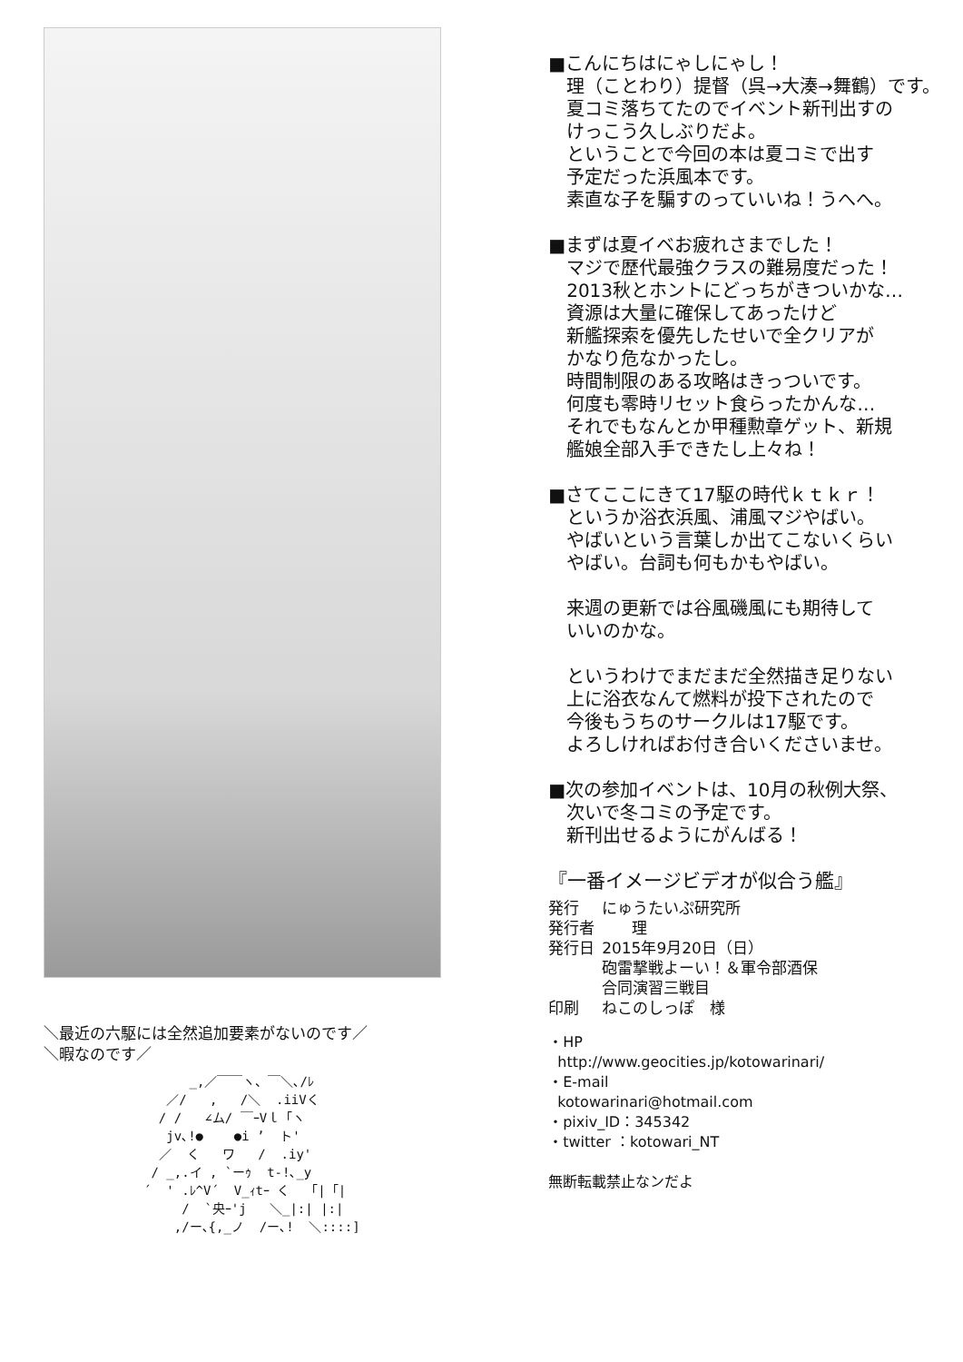＼最近の六駆には全然追加要素がないのです／
＼暇なのです／
      _,／￣￣ヽ、￣＼､/ﾚ
   ／/   ,   /＼  .iiVく
  / /   ∠ム/ ￣ｰVｌ「ヽ
   jv､!●    ●i ’  ト'
  ／  く   ワ   /  .iy'
 / _,.イ , `ーｩ  t-!､_y
´  ' .ﾚ^V´  V_ｨtｰ く  「|「|
     /  `央ｰ'j   ＼_|:| |:|
    ,/ー､{,_ノ  /ー､!  ＼::::]
■こんにちはにゃしにゃし！
理（ことわり）提督（呉→大湊→舞鶴）です。
夏コミ落ちてたのでイベント新刊出すの
けっこう久しぶりだよ。
ということで今回の本は夏コミで出す
予定だった浜風本です。
素直な子を騙すのっていいね！うへへ。
■まずは夏イベお疲れさまでした！
マジで歴代最強クラスの難易度だった！
2013秋とホントにどっちがきついかな…
資源は大量に確保してあったけど
新艦探索を優先したせいで全クリアが
かなり危なかったし。
時間制限のある攻略はきっついです。
何度も零時リセット食らったかんな…
それでもなんとか甲種勲章ゲット、新規
艦娘全部入手できたし上々ね！
■さてここにきて17駆の時代ｋｔｋｒ！
というか浴衣浜風、浦風マジやばい。
やばいという言葉しか出てこないくらい
やばい。台詞も何もかもやばい。
来週の更新では谷風磯風にも期待して
いいのかな。
というわけでまだまだ全然描き足りない
上に浴衣なんて燃料が投下されたので
今後もうちのサークルは17駆です。
よろしければお付き合いくださいませ。
■次の参加イベントは、10月の秋例大祭、
次いで冬コミの予定です。
新刊出せるようにがんばる！
『一番イメージビデオが似合う艦』
| 発行 | にゅうたいぷ研究所 |
| 発行者 | 理 |
| 発行日 | 2015年9月20日（日） 砲雷撃戦よーい！＆軍令部酒保 合同演習三戦目 |
| 印刷 | ねこのしっぽ 様 |
・HP
http://www.geocities.jp/kotowarinari/
・E-mail
kotowarinari@hotmail.com
・pixiv_ID：345342
・twitter ：kotowari_NT
無断転載禁止なンだよ